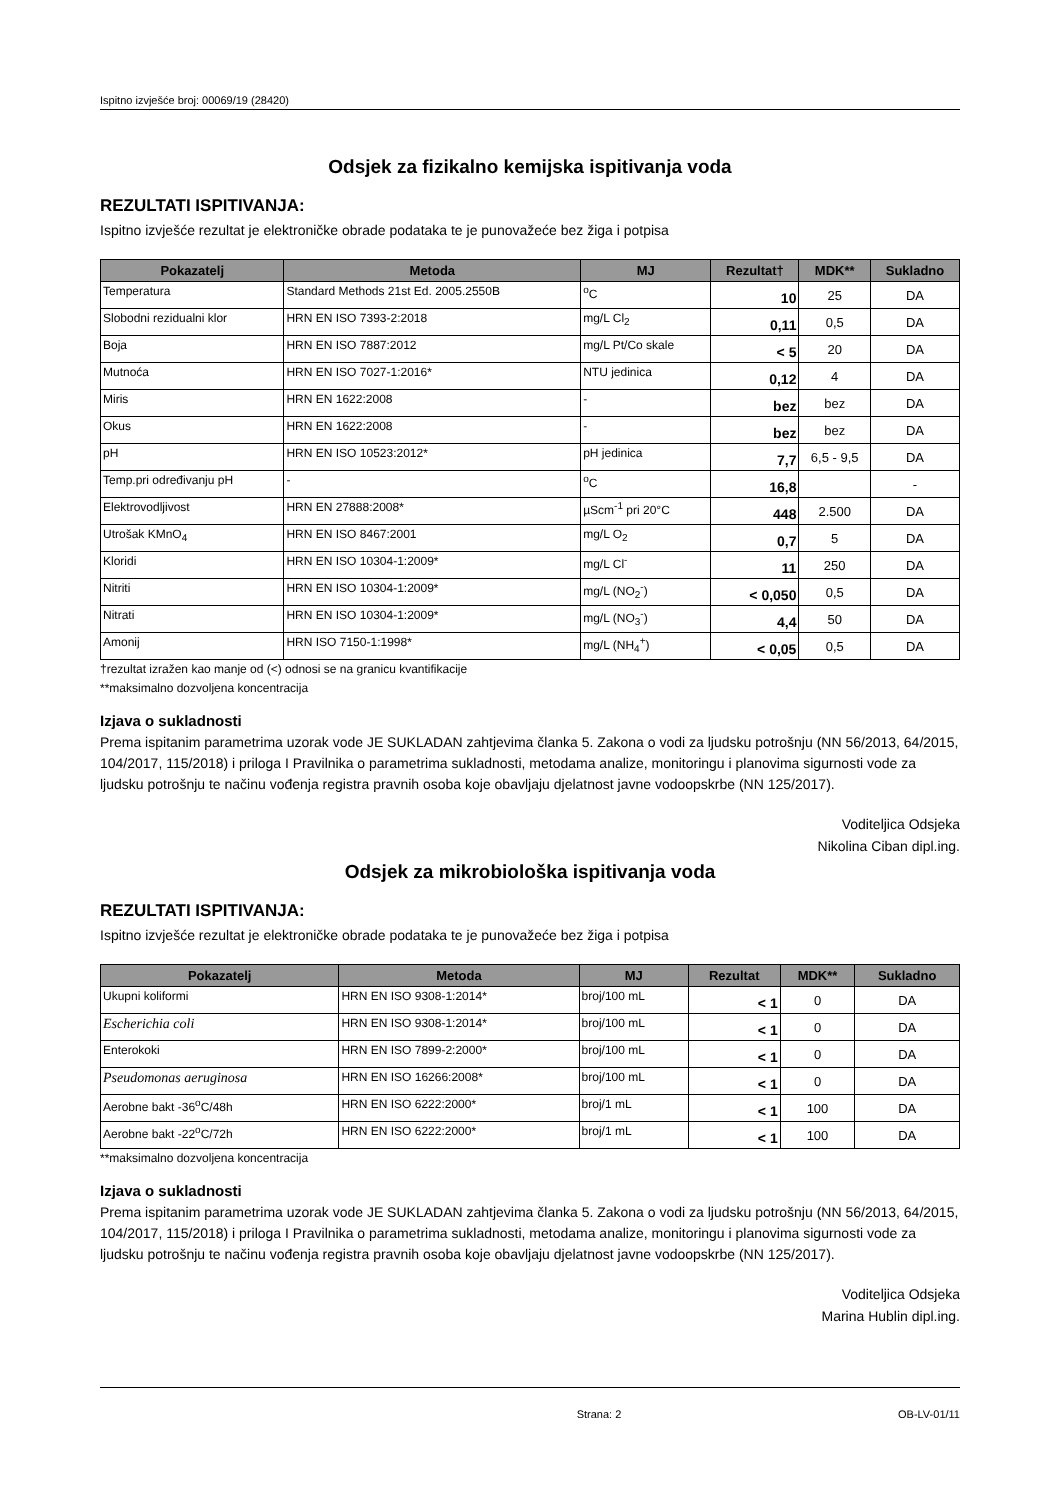Ispitno izvješće broj: 00069/19 (28420)
Odsjek za fizikalno kemijska ispitivanja voda
REZULTATI ISPITIVANJA:
Ispitno izvješće rezultat je elektroničke obrade podataka te je punovažeće bez žiga i potpisa
| Pokazatelj | Metoda | MJ | Rezultat† | MDK** | Sukladno |
| --- | --- | --- | --- | --- | --- |
| Temperatura | Standard Methods 21st Ed. 2005.2550B | <sup>o</sup> C | 10 | 25 | DA |
| Slobodni rezidualni klor | HRN EN ISO 7393-2:2018 | mg/L Cl<sub>2</sub> | 0,11 | 0,5 | DA |
| Boja | HRN EN ISO 7887:2012 | mg/L Pt/Co skale | < 5 | 20 | DA |
| Mutnoća | HRN EN ISO 7027-1:2016* | NTU jedinica | 0,12 | 4 | DA |
| Miris | HRN EN 1622:2008 | - | bez | bez | DA |
| Okus | HRN EN 1622:2008 | - | bez | bez | DA |
| pH | HRN EN ISO 10523:2012* | pH jedinica | 7,7 | 6,5 - 9,5 | DA |
| Temp.pri određivanju pH | - | <sup>o</sup> C | 16,8 | | - |
| Elektrovodljivost | HRN EN 27888:2008* | µScm<sup>-1</sup> pri 20°C | 448 | 2.500 | DA |
| Utrošak KMnO<sub>4</sub> | HRN EN ISO 8467:2001 | mg/L O<sub>2</sub> | 0,7 | 5 | DA |
| Kloridi | HRN EN ISO 10304-1:2009* | mg/L Cl<sup>-</sup> | 11 | 250 | DA |
| Nitriti | HRN EN ISO 10304-1:2009* | mg/L (NO<sub>2</sub><sup>-</sup>) | < 0,050 | 0,5 | DA |
| Nitrati | HRN EN ISO 10304-1:2009* | mg/L (NO<sub>3</sub><sup>-</sup>) | 4,4 | 50 | DA |
| Amonij | HRN ISO 7150-1:1998* | mg/L (NH<sub>4</sub><sup>+</sup>) | < 0,05 | 0,5 | DA |
†rezultat izražen kao manje od (<) odnosi se na granicu kvantifikacije
**maksimalno dozvoljena koncentracija
Izjava o sukladnosti
Prema ispitanim parametrima uzorak vode JE SUKLADAN zahtjevima članka 5. Zakona o vodi za ljudsku potrošnju (NN 56/2013, 64/2015, 104/2017, 115/2018) i priloga I Pravilnika o parametrima sukladnosti, metodama analize, monitoringu i planovima sigurnosti vode za ljudsku potrošnju te načinu vođenja registra pravnih osoba koje obavljaju djelatnost javne vodoopskrbe (NN 125/2017).
Voditeljica Odsjeka
Nikolina Ciban dipl.ing.
Odsjek za mikrobiološka ispitivanja voda
REZULTATI ISPITIVANJA:
Ispitno izvješće rezultat je elektroničke obrade podataka te je punovažeće bez žiga i potpisa
| Pokazatelj | Metoda | MJ | Rezultat | MDK** | Sukladno |
| --- | --- | --- | --- | --- | --- |
| Ukupni koliformi | HRN EN ISO 9308-1:2014* | broj/100 mL | < 1 | 0 | DA |
| Escherichia coli | HRN EN ISO 9308-1:2014* | broj/100 mL | < 1 | 0 | DA |
| Enterokoki | HRN EN ISO 7899-2:2000* | broj/100 mL | < 1 | 0 | DA |
| Pseudomonas aeruginosa | HRN EN ISO 16266:2008* | broj/100 mL | < 1 | 0 | DA |
| Aerobne bakt -36<sup>o</sup>C/48h | HRN EN ISO 6222:2000* | broj/1 mL | < 1 | 100 | DA |
| Aerobne bakt -22<sup>o</sup>C/72h | HRN EN ISO 6222:2000* | broj/1 mL | < 1 | 100 | DA |
**maksimalno dozvoljena koncentracija
Izjava o sukladnosti
Prema ispitanim parametrima uzorak vode JE SUKLADAN zahtjevima članka 5. Zakona o vodi za ljudsku potrošnju (NN 56/2013, 64/2015, 104/2017, 115/2018) i priloga I Pravilnika o parametrima sukladnosti, metodama analize, monitoringu i planovima sigurnosti vode za ljudsku potrošnju te načinu vođenja registra pravnih osoba koje obavljaju djelatnost javne vodoopskrbe (NN 125/2017).
Voditeljica Odsjeka
Marina Hublin dipl.ing.
Strana: 2 OB-LV-01/11